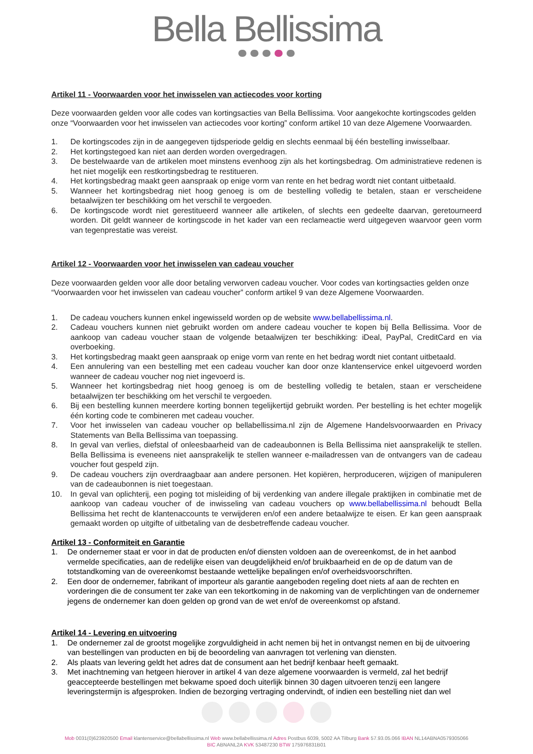Bella Bellissima
Artikel 11 - Voorwaarden voor het inwisselen van actiecodes voor korting
Deze voorwaarden gelden voor alle codes van kortingsacties van Bella Bellissima. Voor aangekochte kortingscodes gelden onze “Voorwaarden voor het inwisselen van actiecodes voor korting” conform artikel 10 van deze Algemene Voorwaarden.
1. De kortingscodes zijn in de aangegeven tijdsperiode geldig en slechts eenmaal bij één bestelling inwisselbaar.
2. Het kortingstegoed kan niet aan derden worden overgedragen.
3. De bestelwaarde van de artikelen moet minstens evenhoog zijn als het kortingsbedrag. Om administratieve redenen is het niet mogelijk een restkortingsbedrag te restitueren.
4. Het kortingsbedrag maakt geen aanspraak op enige vorm van rente en het bedrag wordt niet contant uitbetaald.
5. Wanneer het kortingsbedrag niet hoog genoeg is om de bestelling volledig te betalen, staan er verscheidene betaalwijzen ter beschikking om het verschil te vergoeden.
6. De kortingscode wordt niet gerestitueerd wanneer alle artikelen, of slechts een gedeelte daarvan, geretourneerd worden. Dit geldt wanneer de kortingscode in het kader van een reclameactie werd uitgegeven waarvoor geen vorm van tegenprestatie was vereist.
Artikel 12 - Voorwaarden voor het inwisselen van cadeau voucher
Deze voorwaarden gelden voor alle door betaling verworven cadeau voucher. Voor codes van kortingsacties gelden onze “Voorwaarden voor het inwisselen van cadeau voucher” conform artikel 9 van deze Algemene Voorwaarden.
1. De cadeau vouchers kunnen enkel ingewisseld worden op de website www.bellabellissima.nl.
2. Cadeau vouchers kunnen niet gebruikt worden om andere cadeau voucher te kopen bij Bella Bellissima. Voor de aankoop van cadeau voucher staan de volgende betaalwijzen ter beschikking: iDeal, PayPal, CreditCard en via overboeking.
3. Het kortingsbedrag maakt geen aanspraak op enige vorm van rente en het bedrag wordt niet contant uitbetaald.
4. Een annulering van een bestelling met een cadeau voucher kan door onze klantenservice enkel uitgevoerd worden wanneer de cadeau voucher nog niet ingevoerd is.
5. Wanneer het kortingsbedrag niet hoog genoeg is om de bestelling volledig te betalen, staan er verscheidene betaalwijzen ter beschikking om het verschil te vergoeden.
6. Bij een bestelling kunnen meerdere korting bonnen tegelijkertijd gebruikt worden. Per bestelling is het echter mogelijk één korting code te combineren met cadeau voucher.
7. Voor het inwisselen van cadeau voucher op bellabellissima.nl zijn de Algemene Handelsvoorwaarden en Privacy Statements van Bella Bellissima van toepassing.
8. In geval van verlies, diefstal of onleesbaarheid van de cadeaubonnen is Bella Bellissima niet aansprakelijk te stellen. Bella Bellissima is eveneens niet aansprakelijk te stellen wanneer e-mailadressen van de ontvangers van de cadeau voucher fout gespeld zijn.
9. De cadeau vouchers zijn overdraagbaar aan andere personen. Het kopiëren, herproduceren, wijzigen of manipuleren van de cadeaubonnen is niet toegestaan.
10. In geval van oplichterij, een poging tot misleiding of bij verdenking van andere illegale praktijken in combinatie met de aankoop van cadeau voucher of de inwisseling van cadeau vouchers op www.bellabellissima.nl behoudt Bella Bellissima het recht de klantenaccounts te verwijderen en/of een andere betaalwijze te eisen. Er kan geen aanspraak gemaakt worden op uitgifte of uitbetaling van de desbetreffende cadeau voucher.
Artikel 13 - Conformiteit en Garantie
1. De ondernemer staat er voor in dat de producten en/of diensten voldoen aan de overeenkomst, de in het aanbod vermelde specificaties, aan de redelijke eisen van deugdelijkheid en/of bruikbaarheid en de op de datum van de totstandkoming van de overeenkomst bestaande wettelijke bepalingen en/of overheidsvoorschriften.
2. Een door de ondernemer, fabrikant of importeur als garantie aangeboden regeling doet niets af aan de rechten en vorderingen die de consument ter zake van een tekortkoming in de nakoming van de verplichtingen van de ondernemer jegens de ondernemer kan doen gelden op grond van de wet en/of de overeenkomst op afstand.
Artikel 14 - Levering en uitvoering
1. De ondernemer zal de grootst mogelijke zorgvuldigheid in acht nemen bij het in ontvangst nemen en bij de uitvoering van bestellingen van producten en bij de beoordeling van aanvragen tot verlening van diensten.
2. Als plaats van levering geldt het adres dat de consument aan het bedrijf kenbaar heeft gemaakt.
3. Met inachtneming van hetgeen hierover in artikel 4 van deze algemene voorwaarden is vermeld, zal het bedrijf geaccepteerde bestellingen met bekwame spoed doch uiterlijk binnen 30 dagen uitvoeren tenzij een langere leveringstermijn is afgesproken. Indien de bezorging vertraging ondervindt, of indien een bestelling niet dan wel
Mob 0031(0)623920500 Email klantenservice@bellabellissima.nl Web www.bellabellissima.nl Adres Postbus 6039, 5002 AA Tilburg Bank 57.93.05.066 IBAN NL14ABNA0579305066
BIC ABNANL2A KVK 53487230 BTW 175976831B01